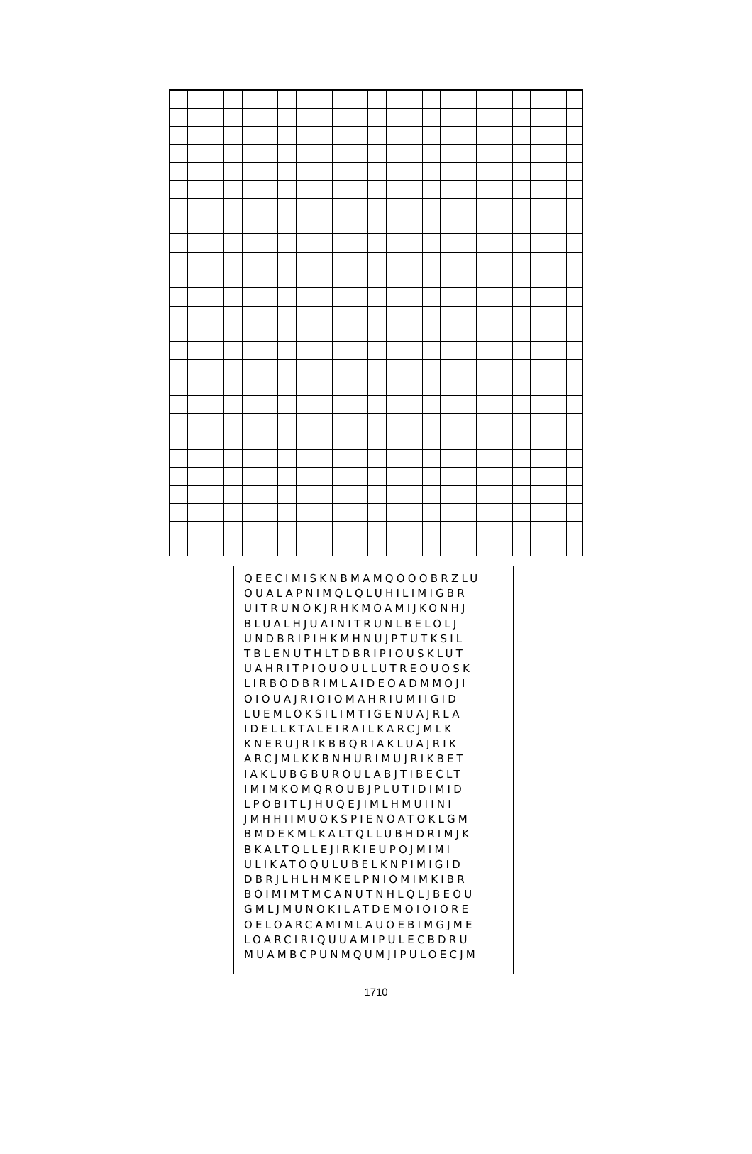QEECIMISKNBMAMQOOOBRZLU
OUALAPNIMQLQLUHILIMIGBR
UITRUNOKJRHKMOAMIJKONHJ
BLUALHJUAINITRUNLBELOLJ
UNDBRIPIHKMHNUJPTUTKSIL
TBLENUTHLTDBRIPIOUSKLUT
UAHRITPIOUOULLUTREOUOSK
LIRBODBRIMLAIDEOADMMOJI
OIOUAJRIOIOMAHRIUMIIGID
LUEMLOKSILIMTIGENUAJRLA
IDELLKTALEIRAILKARCJMLK
KNERUJRIKBBQRIAKLUAJRIK
ARCJMLKKBNHURIMUJRIKBET
IAKLUBGBUROULABJTIBECLT
IMIMKOMQROUBJPLUTIDIMID
LPOBITLJHUQEJIMLHMUIINI
JMHHIIMUOKSPIENOATOKLGM
BMDEKMLKALTQLLUBHDRIMJK
BKALTQLLEJIRKIEUPOJMIMI
ULIKATOQULUBELKNPIMIGID
DBRJLHLHMKELPNIOMIMKIBR
BOIMIMTMCANUTNHLQLJBEOU
GMLJMUNOKILATDEMOIOIORE
OELOARCAMIMLAUOEBIMGJME
LOARCIRIQUUAMIPULECBDRU
MUAMBCPUNMQUMJIPULOECJM
1710